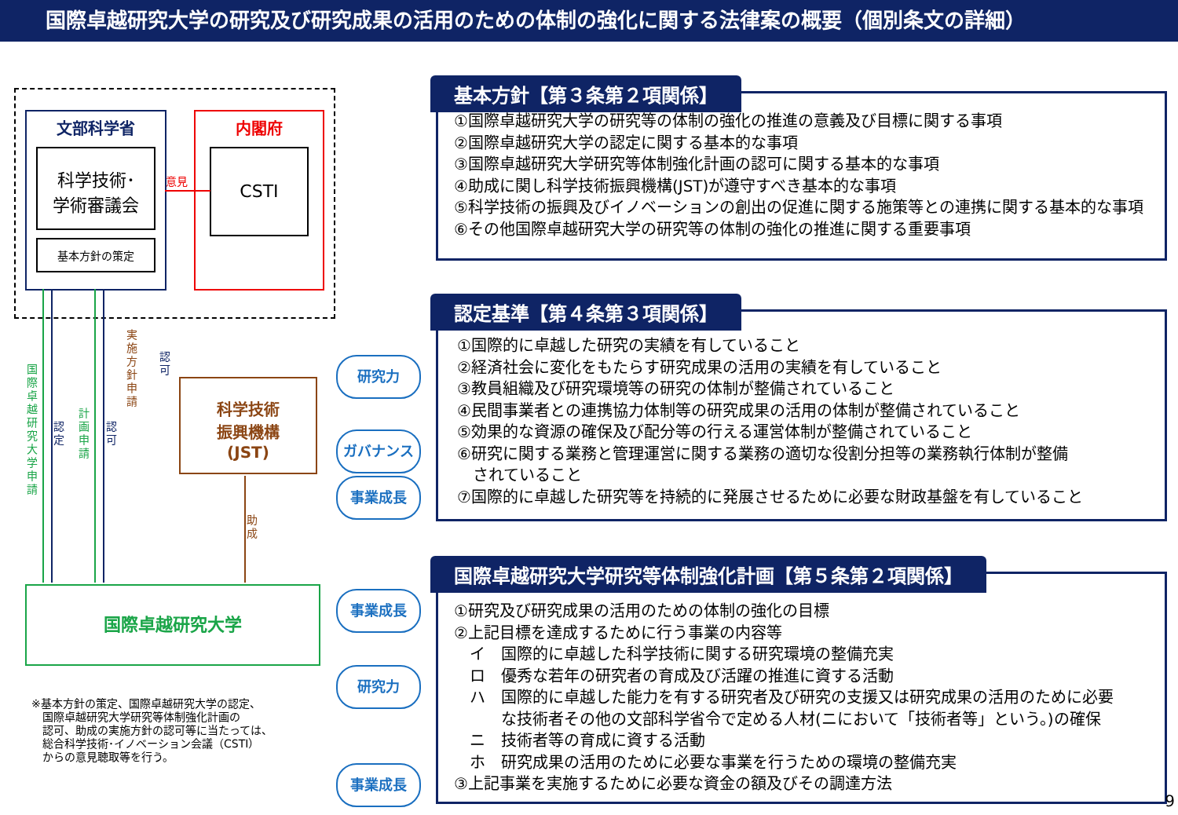国際卓越研究大学の研究及び研究成果の活用のための体制の強化に関する法律案の概要（個別条文の詳細）
文部科学省
科学技術･
学術審議会
基本方針の策定
内閣府
CSTI
意見
国際卓越研究大学申請
認定
計画申請
認可
実施方針申請
認可
助成
科学技術
振興機構
(JST)
国際卓越研究大学
※基本方針の策定、国際卓越研究大学の認定、
　国際卓越研究大学研究等体制強化計画の
　認可、助成の実施方針の認可等に当たっては、
　総合科学技術･イノベーション会議（CSTI）
　からの意見聴取等を行う。
基本方針【第３条第２項関係】
①国際卓越研究大学の研究等の体制の強化の推進の意義及び目標に関する事項
②国際卓越研究大学の認定に関する基本的な事項
③国際卓越研究大学研究等体制強化計画の認可に関する基本的な事項
④助成に関し科学技術振興機構(JST)が遵守すべき基本的な事項
⑤科学技術の振興及びイノベーションの創出の促進に関する施策等との連携に関する基本的な事項
⑥その他国際卓越研究大学の研究等の体制の強化の推進に関する重要事項
認定基準【第４条第３項関係】
①国際的に卓越した研究の実績を有していること
②経済社会に変化をもたらす研究成果の活用の実績を有していること
③教員組織及び研究環境等の研究の体制が整備されていること
④民間事業者との連携協力体制等の研究成果の活用の体制が整備されていること
⑤効果的な資源の確保及び配分等の行える運営体制が整備されていること
⑥研究に関する業務と管理運営に関する業務の適切な役割分担等の業務執行体制が整備
　されていること
⑦国際的に卓越した研究等を持続的に発展させるために必要な財政基盤を有していること
研究力
ガバナンス
事業成長
国際卓越研究大学研究等体制強化計画【第５条第２項関係】
①研究及び研究成果の活用のための体制の強化の目標
②上記目標を達成するために行う事業の内容等
　イ　国際的に卓越した科学技術に関する研究環境の整備充実
　ロ　優秀な若年の研究者の育成及び活躍の推進に資する活動
　ハ　国際的に卓越した能力を有する研究者及び研究の支援又は研究成果の活用のために必要
　　　な技術者その他の文部科学省令で定める人材(ニにおいて「技術者等」という。)の確保
　ニ　技術者等の育成に資する活動
　ホ　研究成果の活用のために必要な事業を行うための環境の整備充実
③上記事業を実施するために必要な資金の額及びその調達方法
事業成長
研究力
事業成長
9